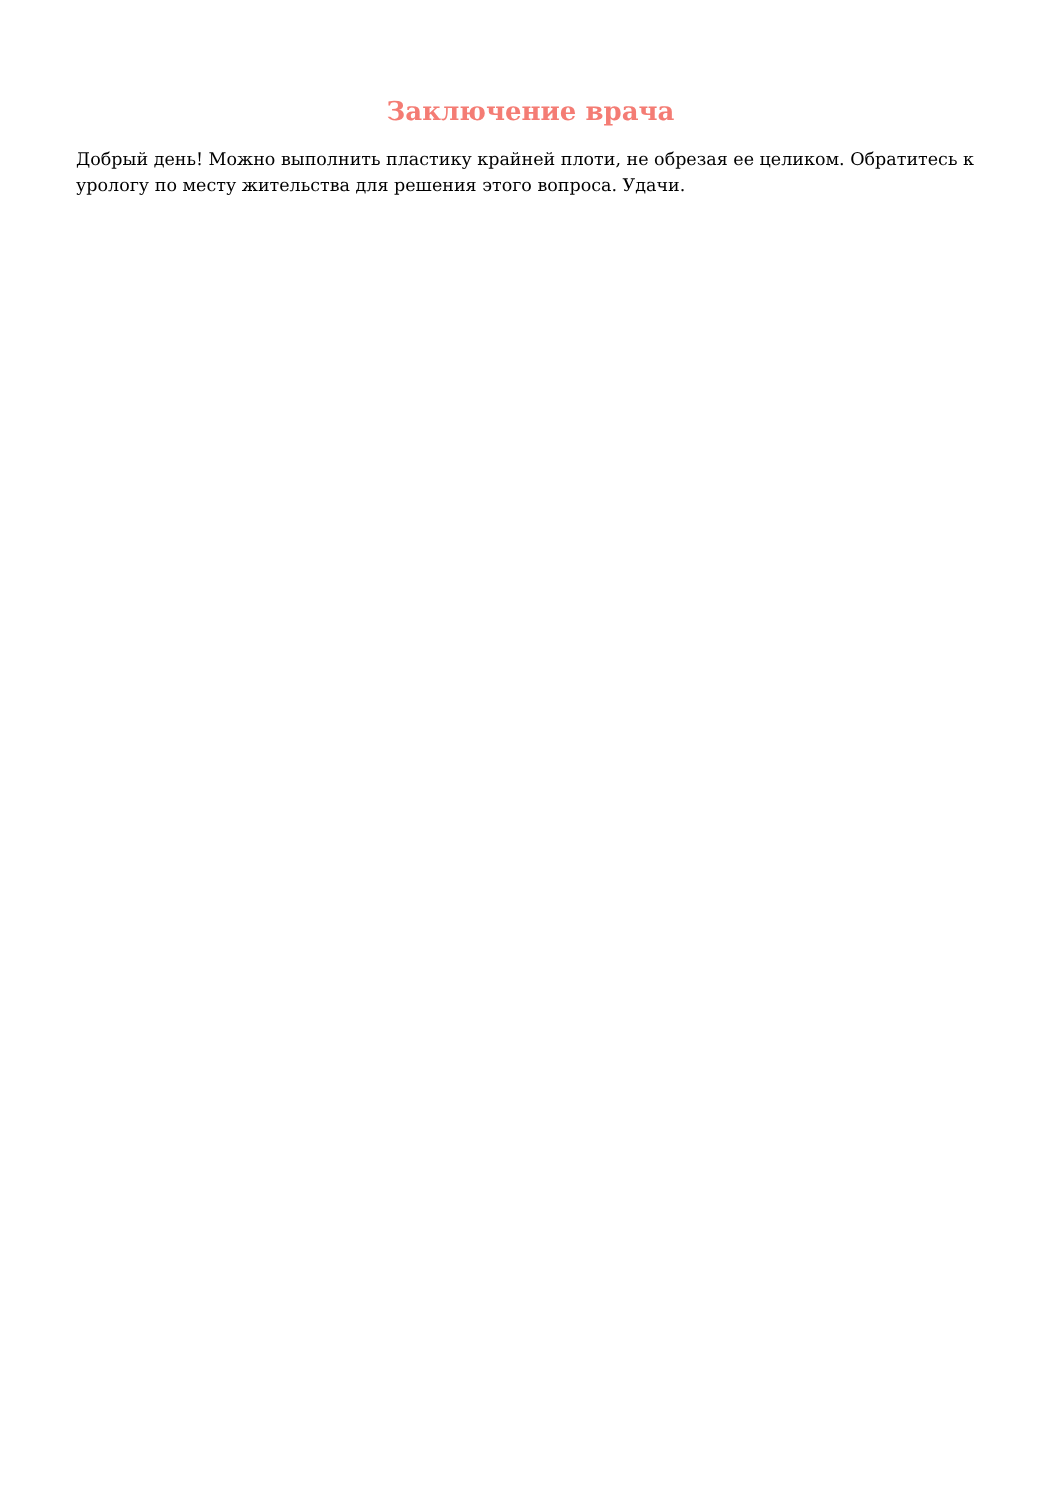Заключение врача
Добрый день! Можно выполнить пластику крайней плоти, не обрезая ее целиком. Обратитесь к урологу по месту жительства для решения этого вопроса. Удачи.